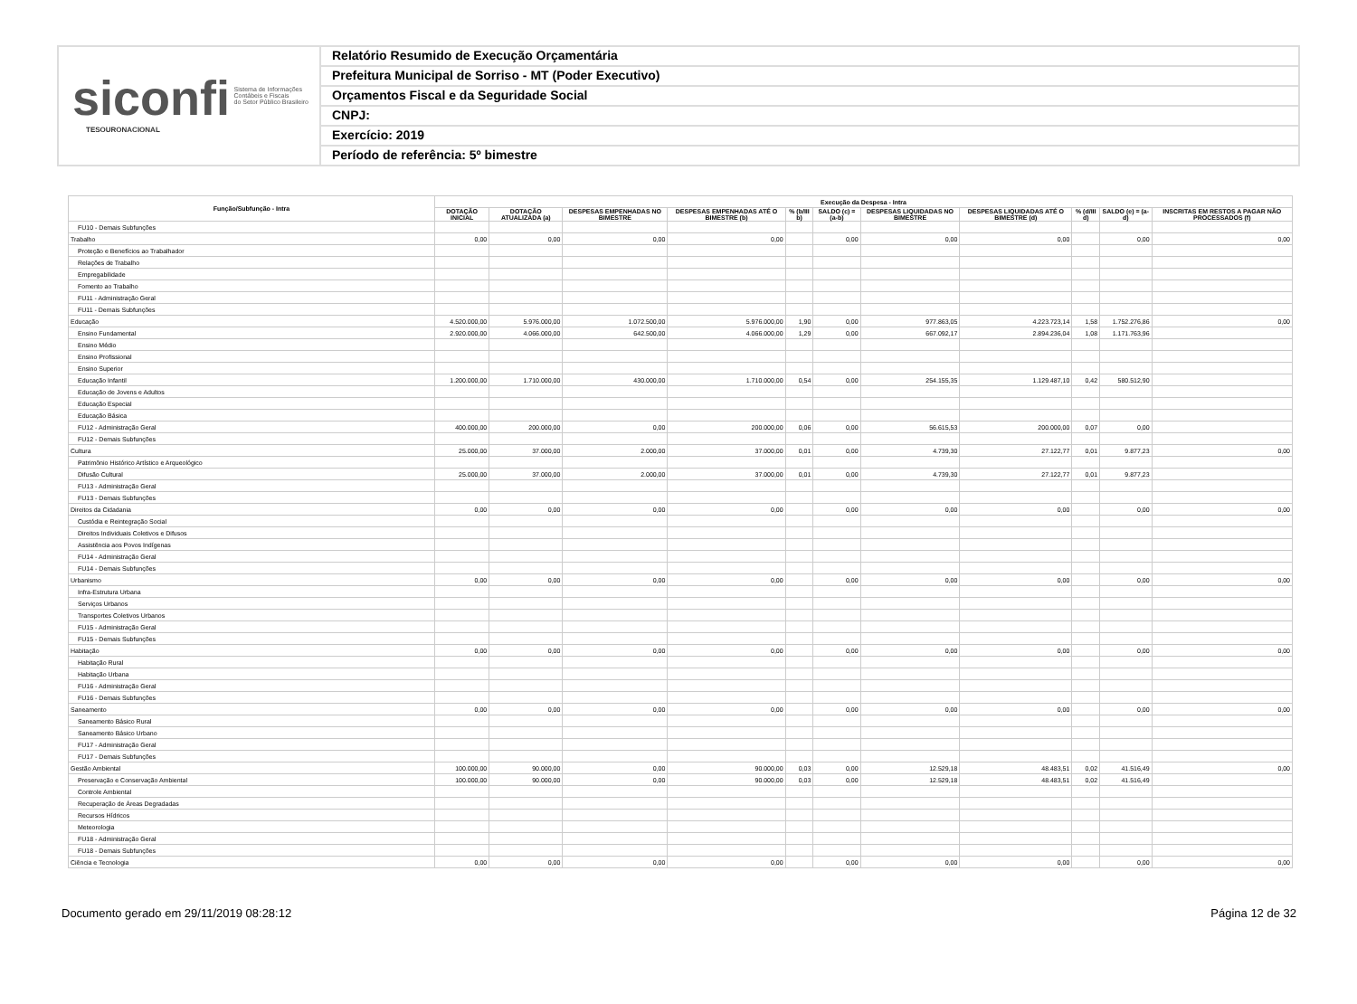siconfi Sistema de Informações
Contábeis e Fiscais
do Setor Público Brasileiro
TESOURONACIONAL
Relatório Resumido de Execução Orçamentária
Prefeitura Municipal de Sorriso - MT (Poder Executivo)
Orçamentos Fiscal e da Seguridade Social
CNPJ:
Exercício: 2019
Período de referência: 5º bimestre
| Função/Subfunção - Intra | Execução da Despesa - Intra | | | | | | | | | | |
| --- | --- | --- | --- | --- | --- | --- | --- | --- | --- | --- | --- |
| | DOTAÇÃO INICIAL | DOTAÇÃO ATUALIZADA (a) | DESPESAS EMPENHADAS NO BIMESTRE | DESPESAS EMPENHADAS ATÉ O BIMESTRE (b) | % (b/III b) | SALDO (c) = (a-b) | DESPESAS LIQUIDADAS NO BIMESTRE | DESPESAS LIQUIDADAS ATÉ O BIMESTRE (d) | % (d/III d) | SALDO (e) = (a-d) | INSCRITAS EM RESTOS A PAGAR NÃO PROCESSADOS (f) |
| FU10 - Demais Subfunções | | | | | | | | | | | |
| Trabalho | 0,00 | 0,00 | 0,00 | 0,00 | | 0,00 | 0,00 | 0,00 | | 0,00 | 0,00 |
| Proteção e Benefícios ao Trabalhador | | | | | | | | | | | |
| Relações de Trabalho | | | | | | | | | | | |
| Empregabilidade | | | | | | | | | | | |
| Fomento ao Trabalho | | | | | | | | | | | |
| FU11 - Administração Geral | | | | | | | | | | | |
| FU11 - Demais Subfunções | | | | | | | | | | | |
| Educação | 4.520.000,00 | 5.976.000,00 | 1.072.500,00 | 5.976.000,00 | 1,90 | 0,00 | 977.863,05 | 4.223.723,14 | 1,58 | 1.752.276,86 | 0,00 |
| Ensino Fundamental | 2.920.000,00 | 4.066.000,00 | 642.500,00 | 4.066.000,00 | 1,29 | 0,00 | 667.092,17 | 2.894.236,04 | 1,08 | 1.171.763,96 | |
| Ensino Médio | | | | | | | | | | | |
| Ensino Profissional | | | | | | | | | | | |
| Ensino Superior | | | | | | | | | | | |
| Educação Infantil | 1.200.000,00 | 1.710.000,00 | 430.000,00 | 1.710.000,00 | 0,54 | 0,00 | 254.155,35 | 1.129.487,10 | 0,42 | 580.512,90 | |
| Educação de Jovens e Adultos | | | | | | | | | | | |
| Educação Especial | | | | | | | | | | | |
| Educação Básica | | | | | | | | | | | |
| FU12 - Administração Geral | 400.000,00 | 200.000,00 | 0,00 | 200.000,00 | 0,06 | 0,00 | 56.615,53 | 200.000,00 | 0,07 | 0,00 | |
| FU12 - Demais Subfunções | | | | | | | | | | | |
| Cultura | 25.000,00 | 37.000,00 | 2.000,00 | 37.000,00 | 0,01 | 0,00 | 4.739,30 | 27.122,77 | 0,01 | 9.877,23 | 0,00 |
| Patrimônio Histórico Artístico e Arqueológico | | | | | | | | | | | |
| Difusão Cultural | 25.000,00 | 37.000,00 | 2.000,00 | 37.000,00 | 0,01 | 0,00 | 4.739,30 | 27.122,77 | 0,01 | 9.877,23 | |
| FU13 - Administração Geral | | | | | | | | | | | |
| FU13 - Demais Subfunções | | | | | | | | | | | |
| Direitos da Cidadania | 0,00 | 0,00 | 0,00 | 0,00 | | 0,00 | 0,00 | 0,00 | | 0,00 | 0,00 |
| Custódia e Reintegração Social | | | | | | | | | | | |
| Direitos Individuais Coletivos e Difusos | | | | | | | | | | | |
| Assistência aos Povos Indígenas | | | | | | | | | | | |
| FU14 - Administração Geral | | | | | | | | | | | |
| FU14 - Demais Subfunções | | | | | | | | | | | |
| Urbanismo | 0,00 | 0,00 | 0,00 | 0,00 | | 0,00 | 0,00 | 0,00 | | 0,00 | 0,00 |
| Infra-Estrutura Urbana | | | | | | | | | | | |
| Serviços Urbanos | | | | | | | | | | | |
| Transportes Coletivos Urbanos | | | | | | | | | | | |
| FU15 - Administração Geral | | | | | | | | | | | |
| FU15 - Demais Subfunções | | | | | | | | | | | |
| Habitação | 0,00 | 0,00 | 0,00 | 0,00 | | 0,00 | 0,00 | 0,00 | | 0,00 | 0,00 |
| Habitação Rural | | | | | | | | | | | |
| Habitação Urbana | | | | | | | | | | | |
| FU16 - Administração Geral | | | | | | | | | | | |
| FU16 - Demais Subfunções | | | | | | | | | | | |
| Saneamento | 0,00 | 0,00 | 0,00 | 0,00 | | 0,00 | 0,00 | 0,00 | | 0,00 | 0,00 |
| Saneamento Básico Rural | | | | | | | | | | | |
| Saneamento Básico Urbano | | | | | | | | | | | |
| FU17 - Administração Geral | | | | | | | | | | | |
| FU17 - Demais Subfunções | | | | | | | | | | | |
| Gestão Ambiental | 100.000,00 | 90.000,00 | 0,00 | 90.000,00 | 0,03 | 0,00 | 12.529,18 | 48.483,51 | 0,02 | 41.516,49 | 0,00 |
| Preservação e Conservação Ambiental | 100.000,00 | 90.000,00 | 0,00 | 90.000,00 | 0,03 | 0,00 | 12.529,18 | 48.483,51 | 0,02 | 41.516,49 | |
| Controle Ambiental | | | | | | | | | | | |
| Recuperação de Áreas Degradadas | | | | | | | | | | | |
| Recursos Hídricos | | | | | | | | | | | |
| Meteorologia | | | | | | | | | | | |
| FU18 - Administração Geral | | | | | | | | | | | |
| FU18 - Demais Subfunções | | | | | | | | | | | |
| Ciência e Tecnologia | 0,00 | 0,00 | 0,00 | 0,00 | | 0,00 | 0,00 | 0,00 | | 0,00 | 0,00 |
Documento gerado em 29/11/2019 08:28:12 Página 12 de 32